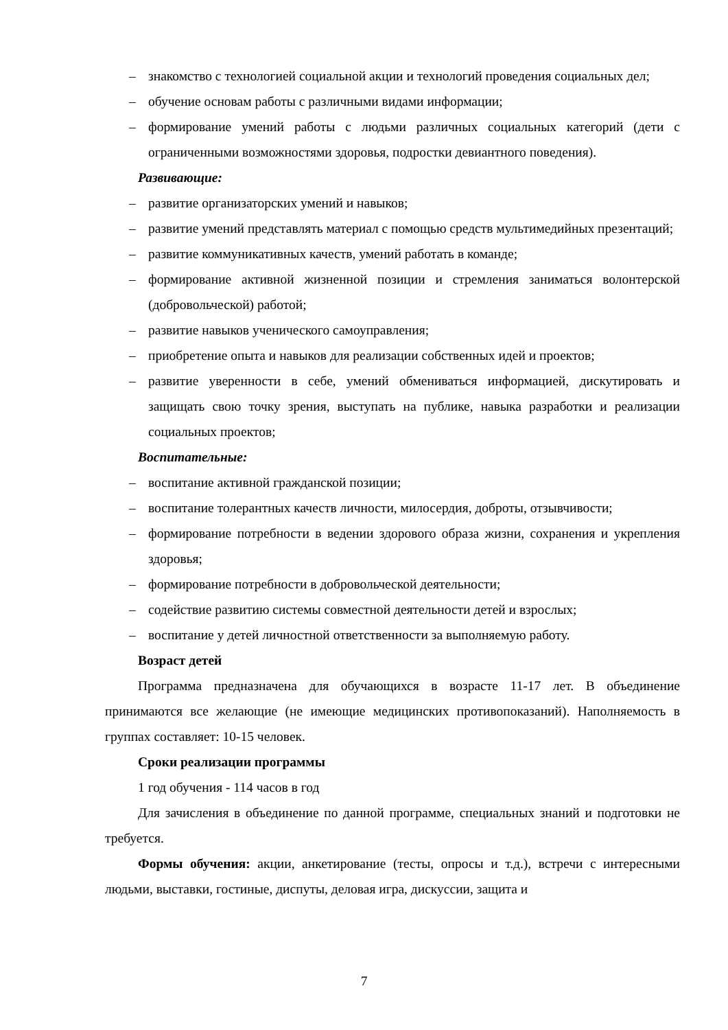– знакомство с технологией социальной акции и технологий проведения социальных дел;
– обучение основам работы с различными видами информации;
– формирование умений работы с людьми различных социальных категорий (дети с ограниченными возможностями здоровья, подростки девиантного поведения).
Развивающие:
– развитие организаторских умений и навыков;
– развитие умений представлять материал с помощью средств мультимедийных презентаций;
– развитие коммуникативных качеств, умений работать в команде;
– формирование активной жизненной позиции и стремления заниматься волонтерской (добровольческой) работой;
– развитие навыков ученического самоуправления;
– приобретение опыта и навыков для реализации собственных идей и проектов;
– развитие уверенности в себе, умений обмениваться информацией, дискутировать и защищать свою точку зрения, выступать на публике, навыка разработки и реализации социальных проектов;
Воспитательные:
– воспитание активной гражданской позиции;
– воспитание толерантных качеств личности, милосердия, доброты, отзывчивости;
– формирование потребности в ведении здорового образа жизни, сохранения и укрепления здоровья;
– формирование потребности в добровольческой деятельности;
– содействие развитию системы совместной деятельности детей и взрослых;
– воспитание у детей личностной ответственности за выполняемую работу.
Возраст детей
Программа предназначена для обучающихся в возрасте 11-17 лет. В объединение принимаются все желающие (не имеющие медицинских противопоказаний). Наполняемость в группах составляет: 10-15 человек.
Сроки реализации программы
1 год обучения - 114 часов в год
Для зачисления в объединение по данной программе, специальных знаний и подготовки не требуется.
Формы обучения: акции, анкетирование (тесты, опросы и т.д.), встречи с интересными людьми, выставки, гостиные, диспуты, деловая игра, дискуссии, защита и
7